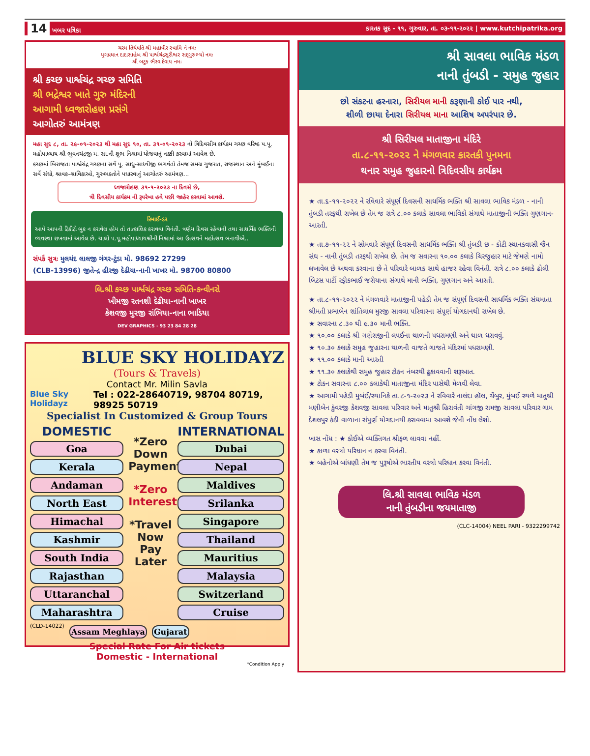14 ખબર પત્રિકા કારતક સુદ - ૧૧, ગુરુવાર, તા. ૦૩-૧૧-૨૦૨૨ | www.kutchipatrika.org
ચરમ તિર્થપતિ શ્રી મહાવીર સ્વામિ ને નમઃ
યુગપ્રધાન દાદાસાહેબ શ્રી પાર્શ્વચંદ્રસૂરીશ્વર સદ્‍ગુરુભ્યો નમઃ
શ્રી બટુક ભૈરવ દેવાય નમઃ
શ્રી કચ્છ પાર્શ્વચંદ્ર ગચ્છ સમિતિ
શ્રી ભદ્રેશ્વર ખાતે ગુરુ મંદિરની
આગામી ધ્વજારોહણ પ્રસંગે
આગોતરું આમંત્રણ
મહા સુદ ૮, તા. ૨૯-૦૧-૨૦૨૩ થી મહા સુદ ૧૦, તા. ૩૧-૦૧-૨૦૨૩ નો ત્રિદિવસીય કાર્યક્રમ ગચ્છ વરિષ્ઠ પ.પૂ. મહોપાધ્યાય શ્રી ભુવનચંદ્રજી મ. સા.ની શુભ નિશ્રામાં યોજવાનું નક્કી કરવામાં આવેલ છે.
કચ્છમાં બિરાજતા પાર્શ્વચંદ્ર ગચ્છના સર્વે પૂ. સાધુ-સાધ્વીજી ભગવંતો તેમજ સમગ્ર ગુજરાત, રાજસ્થાન અને મુંબઈના સર્વે સંઘો, શ્રાવક-શ્રાવિકાઓ, ગુરુભક્તોને પધારવાનું આગોતરું આમંત્રણ...
ધ્વજારોહણ ૩૧-૧-૨૦૨૩ ના દિવસે છે,
ત્રી દિવસીય કાર્યક્રમ ની રૂપરેખા હવે પછી જાહેર કરવામાં આવશે.
રિમાઈન્ડર
આપે આપની ટિકીટો બુક ન કરાવેલ હોય તો તાત્કાલિક કરાવવા વિનંતી. ત્રણેય દિવસ રહેવાની તથા સાધર્મિક ભક્તિની વ્યવસ્થા રાખવામાં આવેલ છે. ચાલો પ.પૂ.મહોપાધ્યાયશ્રીની નિશ્રામાં આ ઉત્સવને મહોત્સવ બનાવીએ..
સંપર્ક સુત્રઃ મુલચંદ લાલજી ગંગર-ટુંડા મો. 98692 27299
(CLB-13996) જીતેન્દ્ર હીરજી દેઢીયા-નાની ખાખર મો. 98700 80800
લિ.શ્રી કચ્છ પાર્શ્વચંદ્ર ગચ્છ સમિતિ-કન્વીનરો
ખીમજી રતનશી દેઢીયા-નાની ખાખર
કેશવજી મુરજી રાંભિયા-નાના ભાડિયા
DEV GRAPHICS - 93 23 84 28 28
BLUE SKY HOLIDAYZ
(Tours & Travels)
Contact Mr. Milin Savla
Blue Sky Holidayz Tel : 022-28640719, 98704 80719, 98925 50719
Specialist In Customized & Group Tours
DOMESTIC
Goa
Kerala
Andaman
North East
Himachal
Kashmir
South India
Rajasthan
Uttaranchal
Maharashtra
*Zero Down Payment
*Zero Interest
*Travel Now Pay Later
INTERNATIONAL
Dubai
Nepal
Maldives
Srilanka
Singapore
Thailand
Mauritius
Malaysia
Switzerland
Cruise
(CLD-14022)
Assam Meghlaya Gujarat
Special Rate For Air tickets
Domestic - International
*Condition Apply
શ્રી સાવલા ભાવિક મંડળ
નાની તુંબડી - સમુહ જુહાર
છો સંકટના હરનારા, સિરીયલ માની કરૂણાની કોઈ પાર નથી,
શીળી છાયા દેનારા સિરીયલ માના આશિષ અપરંપાર છે.
શ્રી સિરીયલ માતાજીના મંદિરે
તા.૮-૧૧-૨૦૨૨ ને મંગળવાર કારતકી પુનમના
થનાર સમુહ જુહારનો ત્રિદિવસીય કાર્યક્રમ
★ તા.૬-૧૧-૨૦૨૨ ને રવિવારે સંપૂર્ણ દિવસની સાધર્મિક ભક્તિ શ્રી સાવલા ભાવિક મંડળ - નાની તુંબડી તરફથી રાખેલ છે તેમ જ રાત્રે ૮.૦૦ કલાકે સાવલા ભાવિકો સંગાથે માતાજીની ભક્તિ ગુણગાન-આરતી.
★ તા.૭-૧૧-૨૨ ને સોમવારે સંપૂર્ણ દિવસની સાધર્મિક ભક્તિ શ્રી તુંબડી છ - કોટી સ્થાનકવાસી જૈન સંઘ - નાની તુંબડી તરફથી રાખેલ છે. તેમ જ સવારના ૧૦.૦૦ કલાકે ચિરજુહાર માટે જેમણે નામો લખાવેલ છે અથવા કરવાના છે તે પરિવારે બાળક સાથે હાજર રહેવા વિનંતી. રાત્રે ૮.૦૦ કલાકે ઢોલી બિટસ પાર્ટી રફીકભાઈ જરીયાના સંગાથે માની ભક્તિ, ગુણગાન અને આરતી.
★ તા.૮-૧૧-૨૦૨૨ ને મંગળવારે માતાજીની પહેડી તેમ જ સંપૂર્ણ દિવસની સાધર્મિક ભક્તિ સંઘમાતા શ્રીમતી પ્રભાબેન શાંતિલાલ મુરજી સાવલા પરિવારના સંપૂર્ણ યોગદાનથી રાખેલ છે.
★ સવારના ૮.૩૦ થી ૯.૩૦ માની ભક્તિ.
★ ૧૦.૦૦ કલાકે શ્રી ગણેશજીની લપઈના થાળની પધરામણી અને થાળ ધરાવવું.
★ ૧૦.૩૦ કલાકે સમુહ જુહારના થાળની વાજતે ગાજતે મંદિરમાં પધરામણી.
★ ૧૧.૦૦ કલાકે માની આરતી
★ ૧૧.૩૦ કલાકેથી સમુહ જુહાર ટોકન નંબરથી ઢુકાવવાની શરૂઆત.
★ ટોકન સવારના ૮.૦૦ કલાકેથી માતાજીના મંદિર પાસેથી મેળવી લેવા.
★ આગામી પહેડી મુબંઈ/સ્થાનિકે તા.૮-૧-૨૦૨૩ ને રવિવારે નાલંદા હૉલ, ચેંબુર, મુંબઈ સ્થળે માતુશ્રી મણીબેન કુંવરજી કેશવજી સાવલા પરિવાર અને માતુશ્રી હિરાવંતી ગાંગજી રામજી સાવલા પરિવાર ગામ દેશલપુર કંઠી વાળાના સંપુર્ણ યોગદાનથી કરાવવામા આવશે જેની નોંધ લેશો.
ખાસ નોંધ : ★ કોઈએ વ્યક્તિગત શ્રીફળ લાવવા નહીં.
★ કાળા વસ્ત્રો પરિધાન ન કરવા વિનંતી.
★ બહેનોએ બાંધણી તેમ જ પુરૂષોએ ભારતીય વસ્ત્રો પરિધાન કરવા વિનંતી.
લિ.શ્રી સાવલા ભાવિક મંડળ
નાની તુંબડીના જયમાતાજી
(CLC-14004) NEEL PARI - 9322299742